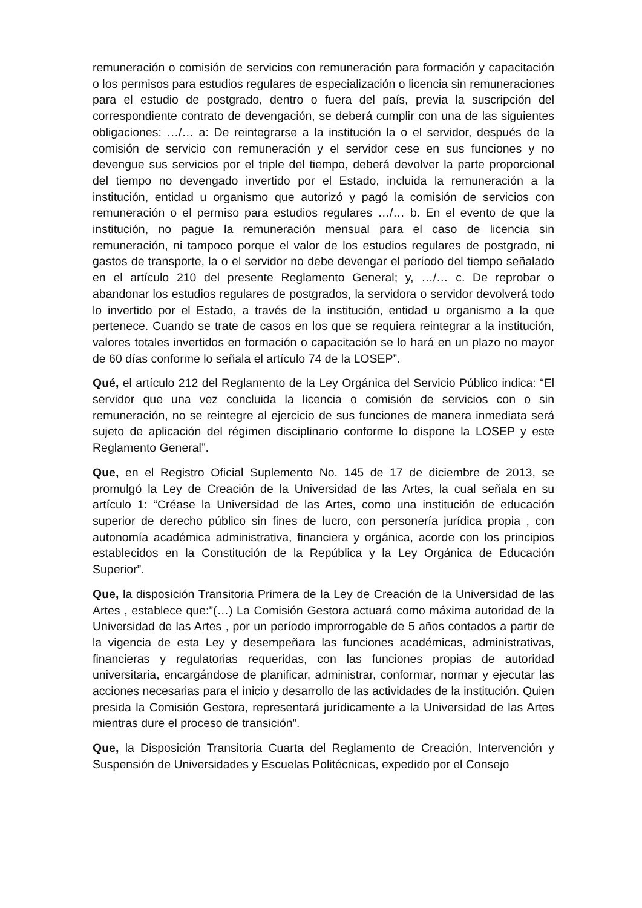remuneración o comisión de servicios con remuneración para formación y capacitación o los permisos para estudios regulares de especialización o licencia sin remuneraciones para el estudio de postgrado, dentro o fuera del país, previa la suscripción del correspondiente contrato de devengación, se deberá cumplir con una de las siguientes obligaciones: …/… a: De reintegrarse a la institución la o el servidor, después de la comisión de servicio con remuneración y el servidor cese en sus funciones y no devengue sus servicios por el triple del tiempo, deberá devolver la parte proporcional del tiempo no devengado invertido por el Estado, incluida la remuneración a la institución, entidad u organismo que autorizó y pagó la comisión de servicios con remuneración o el permiso para estudios regulares …/… b. En el evento de que la institución, no pague la remuneración mensual para el caso de licencia sin remuneración, ni tampoco porque el valor de los estudios regulares de postgrado, ni gastos de transporte, la o el servidor no debe devengar el período del tiempo señalado en el artículo 210 del presente Reglamento General; y, …/… c. De reprobar o abandonar los estudios regulares de postgrados, la servidora o servidor devolverá todo lo invertido por el Estado, a través de la institución, entidad u organismo a la que pertenece. Cuando se trate de casos en los que se requiera reintegrar a la institución, valores totales invertidos en formación o capacitación se lo hará en un plazo no mayor de 60 días conforme lo señala el artículo 74 de la LOSEP”.
Qué, el artículo 212 del Reglamento de la Ley Orgánica del Servicio Público indica: “El servidor que una vez concluida la licencia o comisión de servicios con o sin remuneración, no se reintegre al ejercicio de sus funciones de manera inmediata será sujeto de aplicación del régimen disciplinario conforme lo dispone la LOSEP y este Reglamento General”.
Que, en el Registro Oficial Suplemento No. 145 de 17 de diciembre de 2013, se promulgó la Ley de Creación de la Universidad de las Artes, la cual señala en su artículo 1: “Créase la Universidad de las Artes, como una institución de educación superior de derecho público sin fines de lucro, con personería jurídica propia , con autonomía académica administrativa, financiera y orgánica, acorde con los principios establecidos en la Constitución de la República y la Ley Orgánica de Educación Superior”.
Que, la disposición Transitoria Primera de la Ley de Creación de la Universidad de las Artes , establece que:”(…) La Comisión Gestora actuará como máxima autoridad de la Universidad de las Artes , por un período improrrogable de 5 años contados a partir de la vigencia de esta Ley y desempeñara las funciones académicas, administrativas, financieras y regulatorias requeridas, con las funciones propias de autoridad universitaria, encargándose de planificar, administrar, conformar, normar y ejecutar las acciones necesarias para el inicio y desarrollo de las actividades de la institución. Quien presida la Comisión Gestora, representará jurídicamente a la Universidad de las Artes mientras dure el proceso de transición”.
Que, la Disposición Transitoria Cuarta del Reglamento de Creación, Intervención y Suspensión de Universidades y Escuelas Politécnicas, expedido por el Consejo